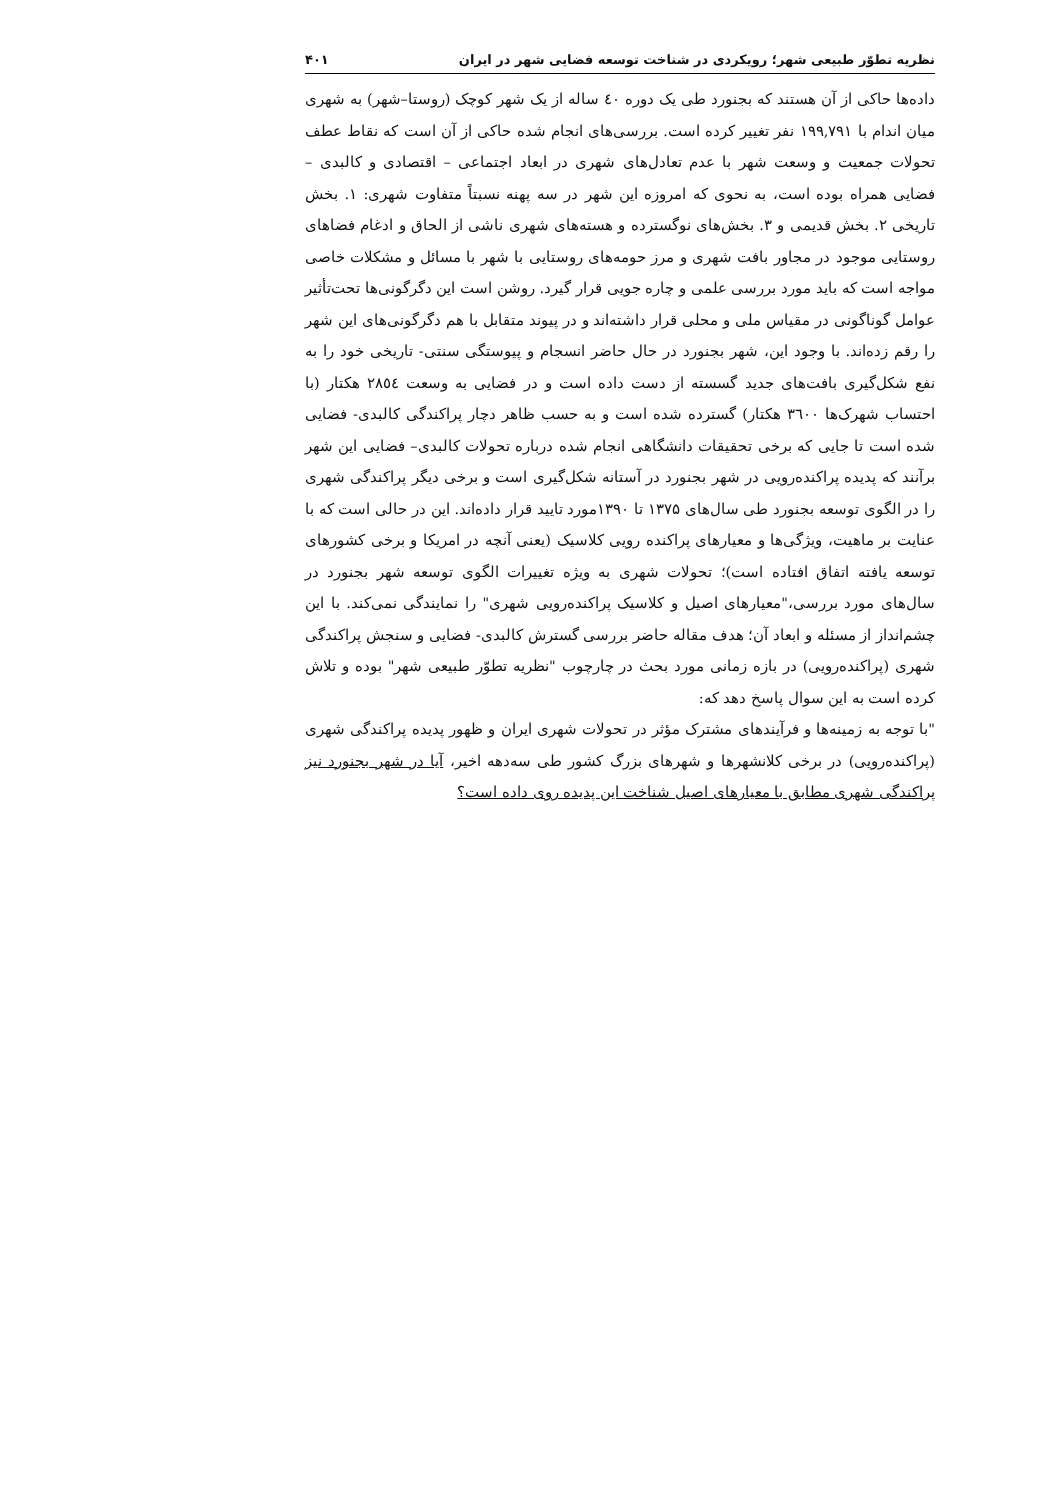نظریه تطوّر طبیعی شهر؛ رویکردی در شناخت توسعه فضایی شهر در ایران ۴۰۱
داده‌ها حاکی از آن هستند که بجنورد طی یک دوره ٤٠ ساله از یک شهر کوچک (روستا–شهر) به شهری میان اندام با ۱۹۹,۷۹۱ نفر تغییر کرده است. بررسی‌های انجام شده حاکی از آن است که نقاط عطف تحولات جمعیت و وسعت شهر با عدم تعادل‌های شهری در ابعاد اجتماعی – اقتصادی و کالبدی – فضایی همراه بوده است، به نحوی که امروزه این شهر در سه پهنه نسبتاً متفاوت شهری: ۱. بخش تاریخی ۲. بخش قدیمی و ۳. بخش‌های نوگسترده و هسته‌های شهری ناشی از الحاق و ادغام فضاهای روستایی موجود در مجاور بافت شهری و مرز حومه‌های روستایی با شهر با مسائل و مشکلات خاصی مواجه است که باید مورد بررسی علمی و چاره جویی قرار گیرد. روشن است این دگرگونی‌ها تحت‌تأثیر عوامل گوناگونی در مقیاس ملی و محلی قرار داشته‌اند و در پیوند متقابل با هم دگرگونی‌های این شهر را رقم زده‌اند. با وجود این، شهر بجنورد در حال حاضر انسجام و پیوستگی سنتی- تاریخی خود را به نفع شکل‌گیری بافت‌های جدید گسسته از دست داده است و در فضایی به وسعت ۲۸٥٤ هکتار (با احتساب شهرک‌ها ۳٦٠٠ هکتار) گسترده شده است و به حسب ظاهر دچار پراکندگی کالبدی- فضایی شده است تا جایی که برخی تحقیقات دانشگاهی انجام شده درباره تحولات کالبدی– فضایی این شهر برآنند که پدیده پراکنده‌رویی در شهر بجنورد در آستانه شکل‌گیری است و برخی دیگر پراکندگی شهری را در الگوی توسعه بجنورد طی سال‌های ۱۳۷۵ تا ۱۳۹۰مورد تایید قرار داده‌اند. این در حالی است که با عنایت بر ماهیت، ویژگی‌ها و معیارهای پراکنده رویی کلاسیک (یعنی آنچه در امریکا و برخی کشورهای توسعه یافته اتفاق افتاده است)؛ تحولات شهری به ویژه تغییرات الگوی توسعه شهر بجنورد در سال‌های مورد بررسی،"معیارهای اصیل و کلاسیک پراکنده‌رویی شهری" را نمایندگی نمی‌کند. با این چشم‌انداز از مسئله و ابعاد آن؛ هدف مقاله حاضر بررسی گسترش کالبدی- فضایی و سنجش پراکندگی شهری (پراکنده‌رویی) در بازه زمانی مورد بحث در چارچوب "نظریه تطوّر طبیعی شهر" بوده و تلاش کرده است به این سوال پاسخ دهد که:
"با توجه به زمینه‌ها و فرآیندهای مشترک مؤثر در تحولات شهری ایران و ظهور پدیده پراکندگی شهری (پراکنده‌رویی) در برخی کلانشهرها و شهرهای بزرگ کشور طی سه‌دهه اخیر، آیا در شهر بجنورد نیز پراکندگی شهری مطابق با معیارهای اصیل شناخت این پدیده روی داده است؟